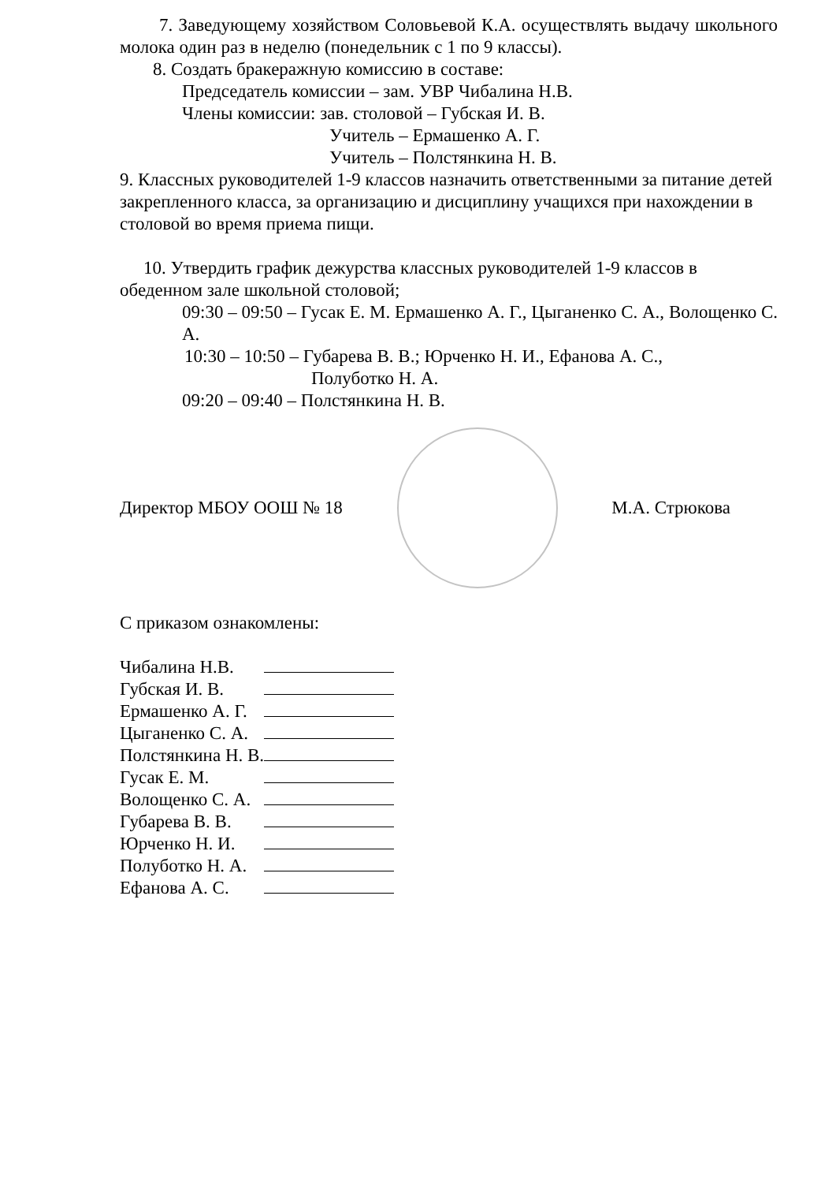7. Заведующему хозяйством Соловьевой К.А. осуществлять выдачу школьного молока один раз в неделю (понедельник с 1 по 9 классы).
8. Создать бракеражную комиссию в составе:
Председатель комиссии – зам. УВР Чибалина Н.В.
Члены комиссии: зав. столовой – Губская И. В.
Учитель – Ермашенко А. Г.
Учитель – Полстянкина Н. В.
9. Классных руководителей 1-9 классов назначить ответственными за питание детей закрепленного класса, за организацию и дисциплину учащихся при нахождении в столовой во время приема пищи.
10. Утвердить график дежурства классных руководителей 1-9 классов в обеденном зале школьной столовой;
09:30 – 09:50 – Гусак Е. М. Ермашенко А. Г., Цыганенко С. А., Волощенко С. А.
10:30 – 10:50 – Губарева В. В.; Юрченко Н. И., Ефанова А. С.,
Полуботко Н. А.
09:20 – 09:40 – Полстянкина Н. В.
Директор МБОУ ООШ № 18 М.А. Стрюкова
С приказом ознакомлены:
| Чибалина Н.В. | |
| Губская И. В. | |
| Ермашенко А. Г. | |
| Цыганенко С. А. | |
| Полстянкина Н. В. | |
| Гусак Е. М. | |
| Волощенко С. А. | |
| Губарева В. В. | |
| Юрченко Н. И. | |
| Полуботко Н. А. | |
| Ефанова А. С. | |